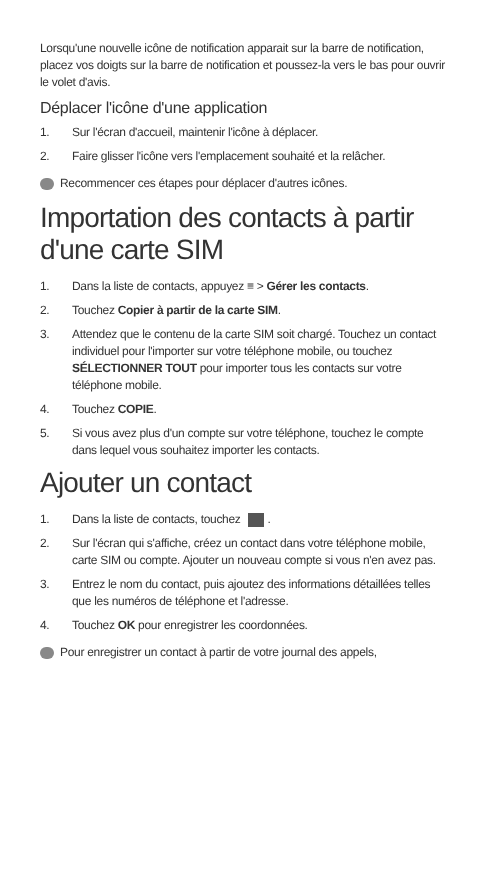Lorsqu'une nouvelle icône de notification apparait sur la barre de notification, placez vos doigts sur la barre de notification et poussez-la vers le bas pour ouvrir le volet d'avis.
Déplacer l'icône d'une application
1. Sur l'écran d'accueil, maintenir l'icône à déplacer.
2. Faire glisser l'icône vers l'emplacement souhaité et la relâcher.
Recommencer ces étapes pour déplacer d'autres icônes.
Importation des contacts à partir d'une carte SIM
1. Dans la liste de contacts, appuyez ≡ > Gérer les contacts.
2. Touchez Copier à partir de la carte SIM.
3. Attendez que le contenu de la carte SIM soit chargé. Touchez un contact individuel pour l'importer sur votre téléphone mobile, ou touchez SÉLECTIONNER TOUT pour importer tous les contacts sur votre téléphone mobile.
4. Touchez COPIE.
5. Si vous avez plus d'un compte sur votre téléphone, touchez le compte dans lequel vous souhaitez importer les contacts.
Ajouter un contact
1. Dans la liste de contacts, touchez .
2. Sur l'écran qui s'affiche, créez un contact dans votre téléphone mobile, carte SIM ou compte. Ajouter un nouveau compte si vous n'en avez pas.
3. Entrez le nom du contact, puis ajoutez des informations détaillées telles que les numéros de téléphone et l'adresse.
4. Touchez OK pour enregistrer les coordonnées.
Pour enregistrer un contact à partir de votre journal des appels,